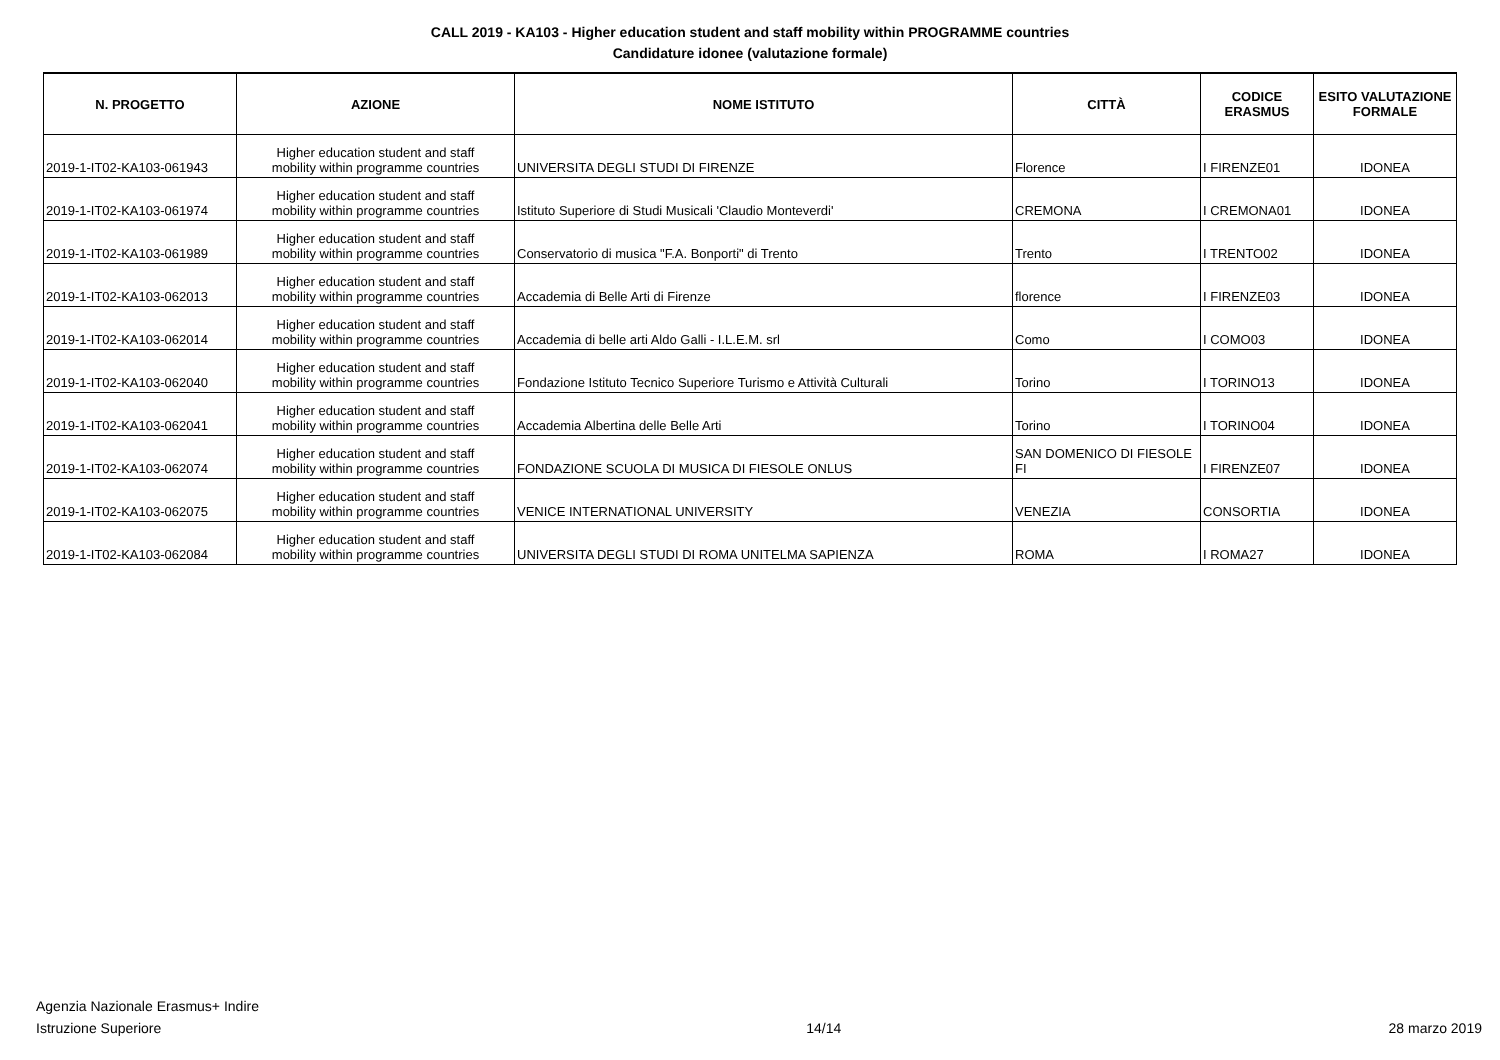CALL 2019 - KA103 - Higher education student and staff mobility within PROGRAMME countries
Candidature idonee (valutazione formale)
| N. PROGETTO | AZIONE | NOME ISTITUTO | CITTÀ | CODICE ERASMUS | ESITO VALUTAZIONE FORMALE |
| --- | --- | --- | --- | --- | --- |
| 2019-1-IT02-KA103-061943 | Higher education student and staff mobility within programme countries | UNIVERSITA DEGLI STUDI DI FIRENZE | Florence | I FIRENZE01 | IDONEA |
| 2019-1-IT02-KA103-061974 | Higher education student and staff mobility within programme countries | Istituto Superiore di Studi Musicali 'Claudio Monteverdi' | CREMONA | I CREMONA01 | IDONEA |
| 2019-1-IT02-KA103-061989 | Higher education student and staff mobility within programme countries | Conservatorio di musica "F.A. Bonporti" di Trento | Trento | I TRENTO02 | IDONEA |
| 2019-1-IT02-KA103-062013 | Higher education student and staff mobility within programme countries | Accademia di Belle Arti di Firenze | florence | I FIRENZE03 | IDONEA |
| 2019-1-IT02-KA103-062014 | Higher education student and staff mobility within programme countries | Accademia di belle arti Aldo Galli - I.L.E.M. srl | Como | I COMO03 | IDONEA |
| 2019-1-IT02-KA103-062040 | Higher education student and staff mobility within programme countries | Fondazione Istituto Tecnico Superiore Turismo e Attività Culturali | Torino | I TORINO13 | IDONEA |
| 2019-1-IT02-KA103-062041 | Higher education student and staff mobility within programme countries | Accademia Albertina delle Belle Arti | Torino | I TORINO04 | IDONEA |
| 2019-1-IT02-KA103-062074 | Higher education student and staff mobility within programme countries | FONDAZIONE SCUOLA DI MUSICA DI FIESOLE ONLUS | SAN DOMENICO DI FIESOLE FI | I FIRENZE07 | IDONEA |
| 2019-1-IT02-KA103-062075 | Higher education student and staff mobility within programme countries | VENICE INTERNATIONAL UNIVERSITY | VENEZIA | CONSORTIA | IDONEA |
| 2019-1-IT02-KA103-062084 | Higher education student and staff mobility within programme countries | UNIVERSITA DEGLI STUDI DI ROMA UNITELMA SAPIENZA | ROMA | I ROMA27 | IDONEA |
Agenzia Nazionale Erasmus+ Indire
Istruzione Superiore
14/14
28 marzo 2019